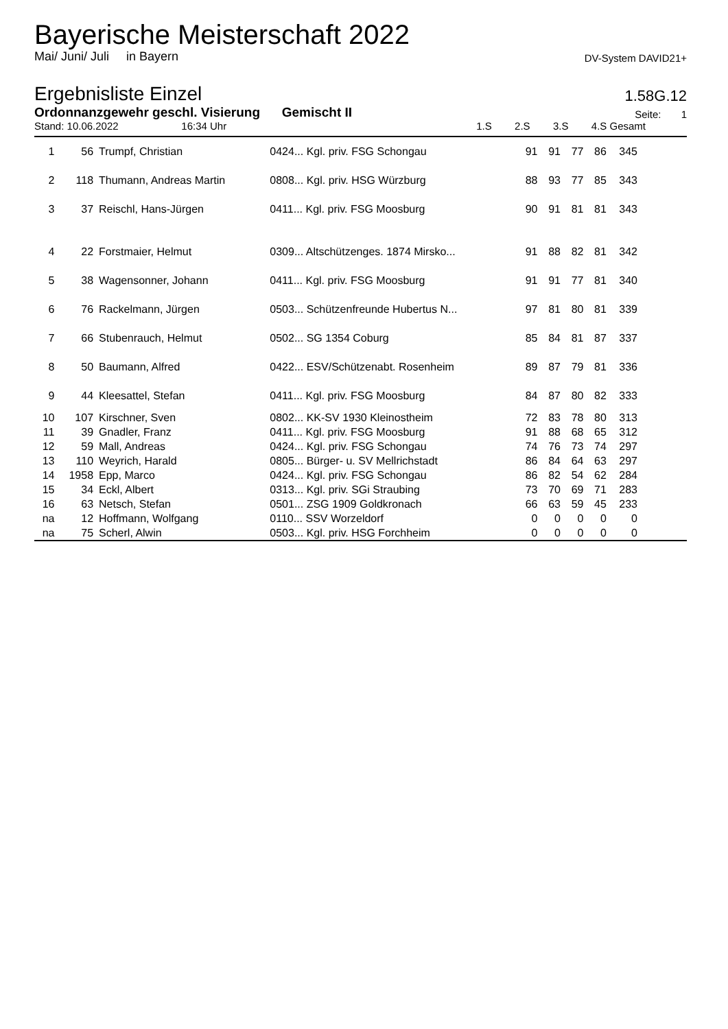Bayerische Meisterschaft 2022
Mai/ Juni/ Juli in Bayern DV-System DAVID21+
Ergebnisliste Einzel
1.58G.12
Ordonnanzgewehr geschl. Visierung Gemischt II Seite: 1
Stand: 10.06.2022 16:34 Uhr 1.S 2.S 3.S 4.S Gesamt
| 1 | 56 | Trumpf, Christian | 0424... Kgl. priv. FSG Schongau | 91 | 91 | 77 | 86 | 345 | |
| 2 | 118 | Thumann, Andreas Martin | 0808... Kgl. priv. HSG Würzburg | 88 | 93 | 77 | 85 | 343 | |
| 3 | 37 | Reischl, Hans-Jürgen | 0411... Kgl. priv. FSG Moosburg | 90 | 91 | 81 | 81 | 343 | |
| 4 | 22 | Forstmaier, Helmut | 0309... Altschützenges. 1874 Mirsko... | 91 | 88 | 82 | 81 | 342 | |
| 5 | 38 | Wagensonner, Johann | 0411... Kgl. priv. FSG Moosburg | 91 | 91 | 77 | 81 | 340 | |
| 6 | 76 | Rackelmann, Jürgen | 0503... Schützenfreunde Hubertus N... | 97 | 81 | 80 | 81 | 339 | |
| 7 | 66 | Stubenrauch, Helmut | 0502... SG 1354 Coburg | 85 | 84 | 81 | 87 | 337 | |
| 8 | 50 | Baumann, Alfred | 0422... ESV/Schützenabt. Rosenheim | 89 | 87 | 79 | 81 | 336 | |
| 9 | 44 | Kleesattel, Stefan | 0411... Kgl. priv. FSG Moosburg | 84 | 87 | 80 | 82 | 333 | |
| 10 | 107 | Kirschner, Sven | 0802... KK-SV 1930 Kleinostheim | 72 | 83 | 78 | 80 | 313 | |
| 11 | 39 | Gnadler, Franz | 0411... Kgl. priv. FSG Moosburg | 91 | 88 | 68 | 65 | 312 | |
| 12 | 59 | Mall, Andreas | 0424... Kgl. priv. FSG Schongau | 74 | 76 | 73 | 74 | 297 | |
| 13 | 110 | Weyrich, Harald | 0805... Bürger- u. SV Mellrichstadt | 86 | 84 | 64 | 63 | 297 | |
| 14 | 1958 | Epp, Marco | 0424... Kgl. priv. FSG Schongau | 86 | 82 | 54 | 62 | 284 | |
| 15 | 34 | Eckl, Albert | 0313... Kgl. priv. SGi Straubing | 73 | 70 | 69 | 71 | 283 | |
| 16 | 63 | Netsch, Stefan | 0501... ZSG 1909 Goldkronach | 66 | 63 | 59 | 45 | 233 | |
| na | 12 | Hoffmann, Wolfgang | 0110... SSV Worzeldorf | 0 | 0 | 0 | 0 | 0 | |
| na | 75 | Scherl, Alwin | 0503... Kgl. priv. HSG Forchheim | 0 | 0 | 0 | 0 | 0 | |